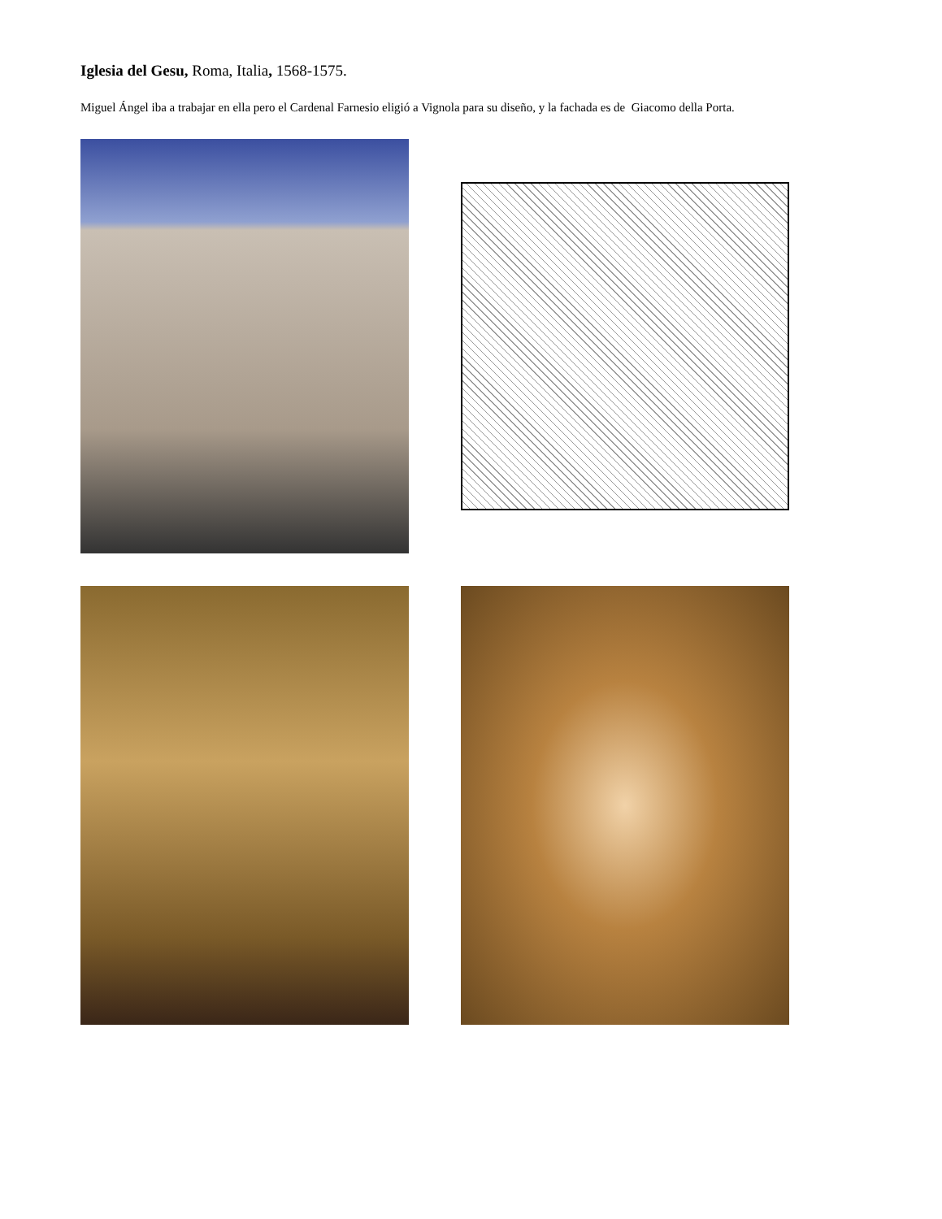Iglesia del Gesu, Roma, Italia, 1568-1575.
Miguel Ángel iba a trabajar en ella pero el Cardenal Farnesio eligió a Vignola para su diseño, y la fachada es de Giacomo della Porta.